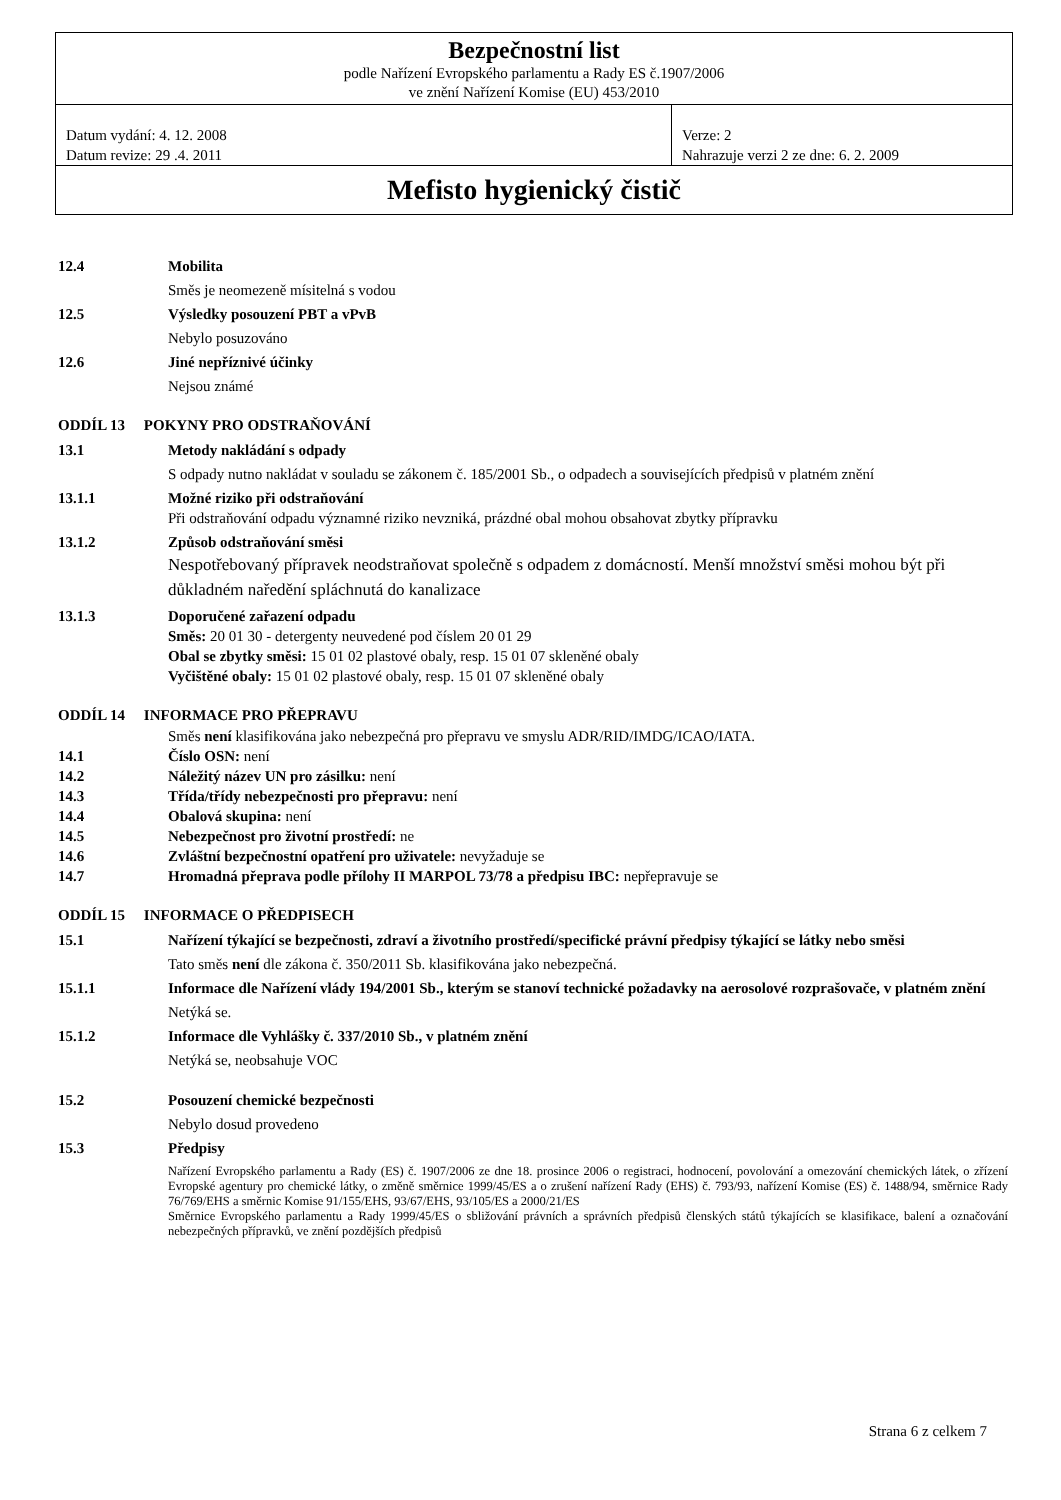Bezpečnostní list
podle Nařízení Evropského parlamentu a Rady ES č.1907/2006
ve znění Nařízení Komise (EU) 453/2010
Datum vydání: 4. 12. 2008
Datum revize: 29 .4. 2011
Verze: 2
Nahrazuje verzi 2 ze dne: 6. 2. 2009
Mefisto hygienický čistič
12.4 Mobilita
Směs je neomezeně mísitelná s vodou
12.5 Výsledky posouzení PBT a vPvB
Nebylo posuzováno
12.6 Jiné nepříznivé účinky
Nejsou známé
ODDÍL 13 POKYNY PRO ODSTRAŇOVÁNÍ
13.1 Metody nakládání s odpady
S odpady nutno nakládat v souladu se zákonem č. 185/2001 Sb., o odpadech a souvisejících předpisů v platném znění
13.1.1 Možné riziko při odstraňování
Při odstraňování odpadu významné riziko nevzniká, prázdné obal mohou obsahovat zbytky přípravku
13.1.2 Způsob odstraňování směsi
Nespotřebovaný přípravek neodstraňovat společně s odpadem z domácností. Menší množství směsi mohou být při důkladném naředění spláchnutá do kanalizace
13.1.3 Doporučené zařazení odpadu
Směs: 20 01 30 - detergenty neuvedené pod číslem 20 01 29
Obal se zbytky směsi: 15 01 02 plastové obaly, resp. 15 01 07 skleněné obaly
Vyčištěné obaly: 15 01 02 plastové obaly, resp. 15 01 07 skleněné obaly
ODDÍL 14 INFORMACE PRO PŘEPRAVU
Směs není klasifikována jako nebezpečná pro přepravu ve smyslu ADR/RID/IMDG/ICAO/IATA.
14.1 Číslo OSN: není
14.2 Náležitý název UN pro zásilku: není
14.3 Třída/třídy nebezpečnosti pro přepravu: není
14.4 Obalová skupina: není
14.5 Nebezpečnost pro životní prostředí: ne
14.6 Zvláštní bezpečnostní opatření pro uživatele: nevyžaduje se
14.7 Hromadná přeprava podle přílohy II MARPOL 73/78 a předpisu IBC: nepřepravuje se
ODDÍL 15 INFORMACE O PŘEDPISECH
15.1 Nařízení týkající se bezpečnosti, zdraví a životního prostředí/specifické právní předpisy týkající se látky nebo směsi
Tato směs není dle zákona č. 350/2011 Sb. klasifikována jako nebezpečná.
15.1.1 Informace dle Nařízení vlády 194/2001 Sb., kterým se stanoví technické požadavky na aerosolové rozprašovače, v platném znění
Netýká se.
15.1.2 Informace dle Vyhlášky č. 337/2010 Sb., v platném znění
Netýká se, neobsahuje VOC
15.2 Posouzení chemické bezpečnosti
Nebylo dosud provedeno
15.3 Předpisy
Nařízení Evropského parlamentu a Rady (ES) č. 1907/2006 ze dne 18. prosince 2006 o registraci, hodnocení, povolování a omezování chemických látek, o zřízení Evropské agentury pro chemické látky, o změně směrnice 1999/45/ES a o zrušení nařízení Rady (EHS) č. 793/93, nařízení Komise (ES) č. 1488/94, směrnice Rady 76/769/EHS a směrnic Komise 91/155/EHS, 93/67/EHS, 93/105/ES a 2000/21/ES
Směrnice Evropského parlamentu a Rady 1999/45/ES o sbližování právních a správních předpisů členských států týkajících se klasifikace, balení a označování nebezpečných přípravků, ve znění pozdějších předpisů
Strana 6 z celkem 7